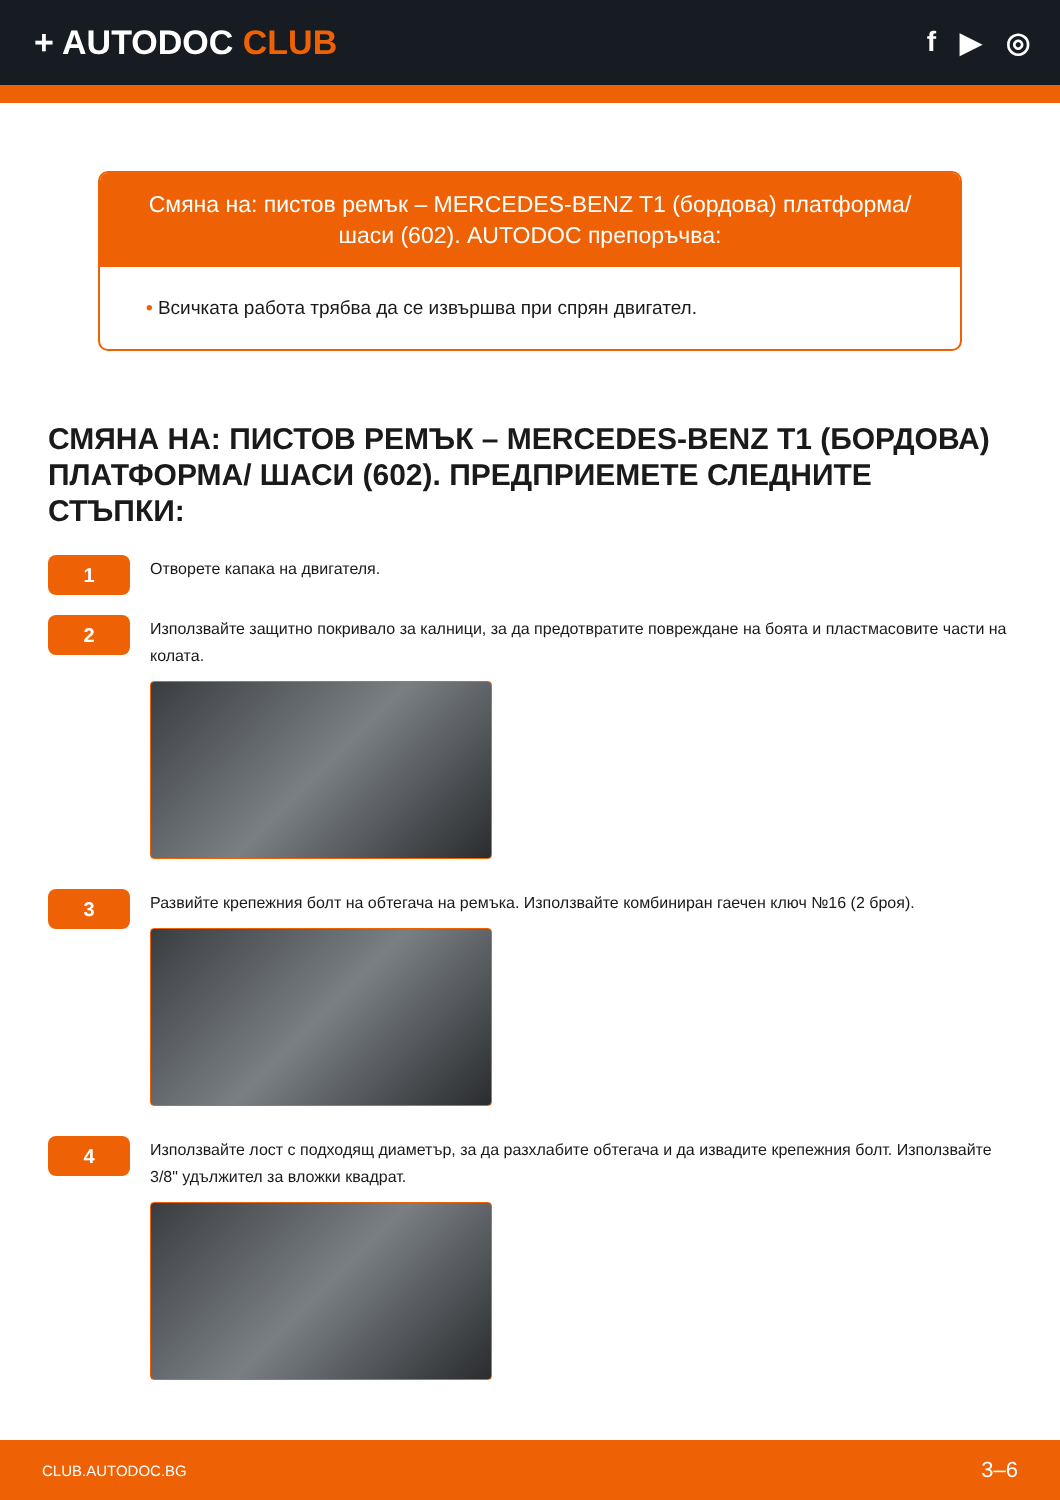+ AUTODOC CLUB
f ▶ ◎
Смяна на: пистов ремък – MERCEDES-BENZ T1 (бордова) платформа/ шаси (602). AUTODOC препоръчва:
• Всичката работа трябва да се извършва при спрян двигател.
СМЯНА НА: ПИСТОВ РЕМЪК – MERCEDES-BENZ T1 (БОРДОВА) ПЛАТФОРМА/ ШАСИ (602). ПРЕДПРИЕМЕТЕ СЛЕДНИТЕ СТЪПКИ:
1
Отворете капака на двигателя.
2
Използвайте защитно покривало за калници, за да предотвратите повреждане на боята и пластмасовите части на колата.
3
Развийте крепежния болт на обтегача на ремъка. Използвайте комбиниран гаечен ключ №16 (2 броя).
4
Използвайте лост с подходящ диаметър, за да разхлабите обтегача и да извадите крепежния болт. Използвайте 3/8" удължител за вложки квадрат.
CLUB.AUTODOC.BG 3–6